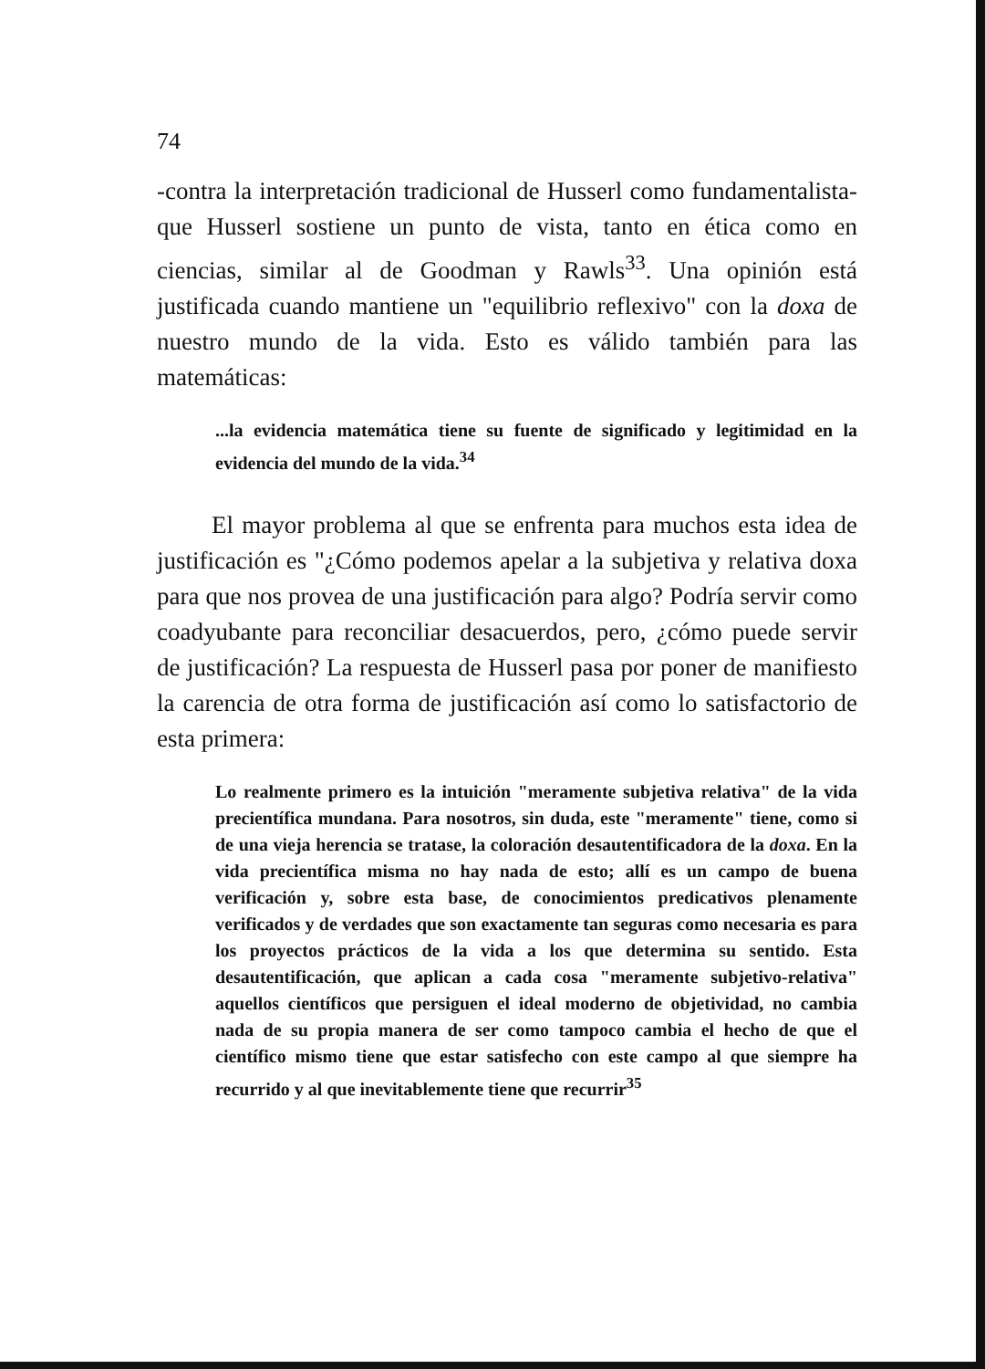74
-contra la interpretación tradicional de Husserl como fundamentalista- que Husserl sostiene un punto de vista, tanto en ética como en ciencias, similar al de Goodman y Rawls<sup>33</sup>. Una opinión está justificada cuando mantiene un "equilibrio reflexivo" con la doxa de nuestro mundo de la vida. Esto es válido también para las matemáticas:
...la evidencia matemática tiene su fuente de significado y legitimidad en la evidencia del mundo de la vida.<sup>34</sup>
El mayor problema al que se enfrenta para muchos esta idea de justificación es "¿Cómo podemos apelar a la subjetiva y relativa doxa para que nos provea de una justificación para algo? Podría servir como coadyubante para reconciliar desacuerdos, pero, ¿cómo puede servir de justificación? La respuesta de Husserl pasa por poner de manifiesto la carencia de otra forma de justificación así como lo satisfactorio de esta primera:
Lo realmente primero es la intuición "meramente subjetiva relativa" de la vida precientífica mundana. Para nosotros, sin duda, este "meramente" tiene, como si de una vieja herencia se tratase, la coloración desautentificadora de la doxa. En la vida precientífica misma no hay nada de esto; allí es un campo de buena verificación y, sobre esta base, de conocimientos predicativos plenamente verificados y de verdades que son exactamente tan seguras como necesaria es para los proyectos prácticos de la vida a los que determina su sentido. Esta desautentificación, que aplican a cada cosa "meramente subjetivo-relativa" aquellos científicos que persiguen el ideal moderno de objetividad, no cambia nada de su propia manera de ser como tampoco cambia el hecho de que el científico mismo tiene que estar satisfecho con este campo al que siempre ha recurrido y al que inevitablemente tiene que recurrir<sup>35</sup>